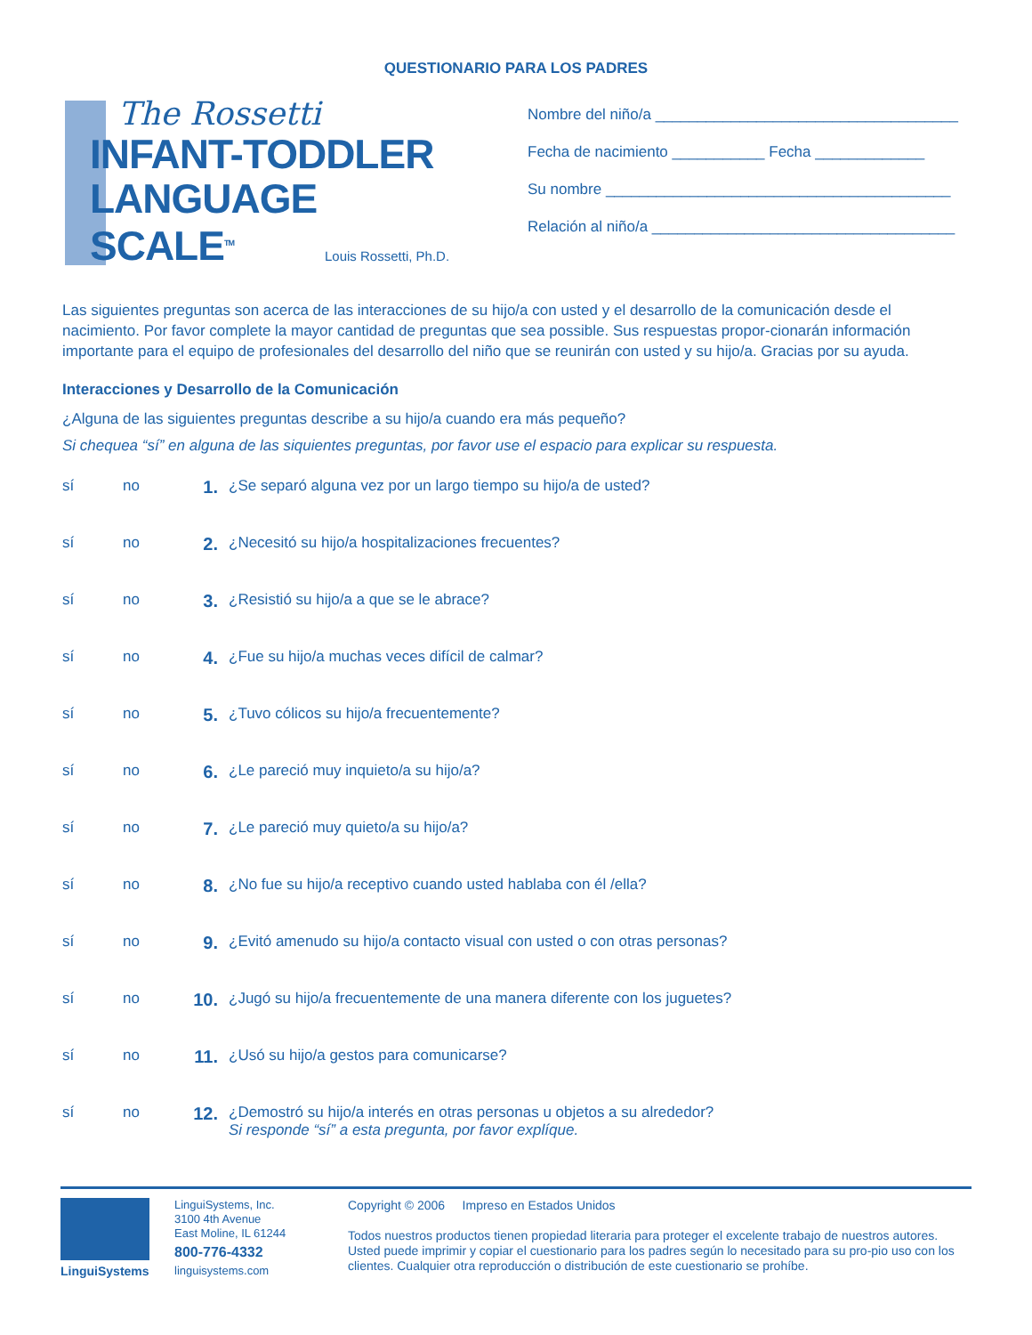QUESTIONARIO PARA LOS PADRES
The Rossetti
INFANT-TODDLER
LANGUAGE
SCALE<sup>TM</sup>
Louis Rossetti, Ph.D.
Nombre del niño/a ____________________________________
Fecha de nacimiento ___________ Fecha _____________
Su nombre _________________________________________
Relación al niño/a ____________________________________
Las siguientes preguntas son acerca de las interacciones de su hijo/a con usted y el desarrollo de la comunicación desde el nacimiento. Por favor complete la mayor cantidad de preguntas que sea possible. Sus respuestas propor-cionarán información importante para el equipo de profesionales del desarrollo del niño que se reunirán con usted y su hijo/a. Gracias por su ayuda.
Interacciones y Desarrollo de la Comunicación
¿Alguna de las siguientes preguntas describe a su hijo/a cuando era más pequeño?
Si chequea “sí” en alguna de las siquientes preguntas, por favor use el espacio para explicar su respuesta.
sí no 1. ¿Se separó alguna vez por un largo tiempo su hijo/a de usted?
sí no 2. ¿Necesitó su hijo/a hospitalizaciones frecuentes?
sí no 3. ¿Resistió su hijo/a a que se le abrace?
sí no 4. ¿Fue su hijo/a muchas veces difícil de calmar?
sí no 5. ¿Tuvo cólicos su hijo/a frecuentemente?
sí no 6. ¿Le pareció muy inquieto/a su hijo/a?
sí no 7. ¿Le pareció muy quieto/a su hijo/a?
sí no 8. ¿No fue su hijo/a receptivo cuando usted hablaba con él /ella?
sí no 9. ¿Evitó amenudo su hijo/a contacto visual con usted o con otras personas?
sí no 10. ¿Jugó su hijo/a frecuentemente de una manera diferente con los juguetes?
sí no 11. ¿Usó su hijo/a gestos para comunicarse?
sí no 12. ¿Demostró su hijo/a interés en otras personas u objetos a su alrededor?
Si responde “sí” a esta pregunta, por favor explíque.
LinguiSystems
LinguiSystems, Inc.
3100 4th Avenue
East Moline, IL 61244
800-776-4332
linguisystems.com
Copyright © 2006 Impreso en Estados Unidos
Todos nuestros productos tienen propiedad literaria para proteger el excelente trabajo de nuestros autores. Usted puede imprimir y copiar el cuestionario para los padres según lo necesitado para su pro-pio uso con los clientes. Cualquier otra reproducción o distribución de este cuestionario se prohíbe.